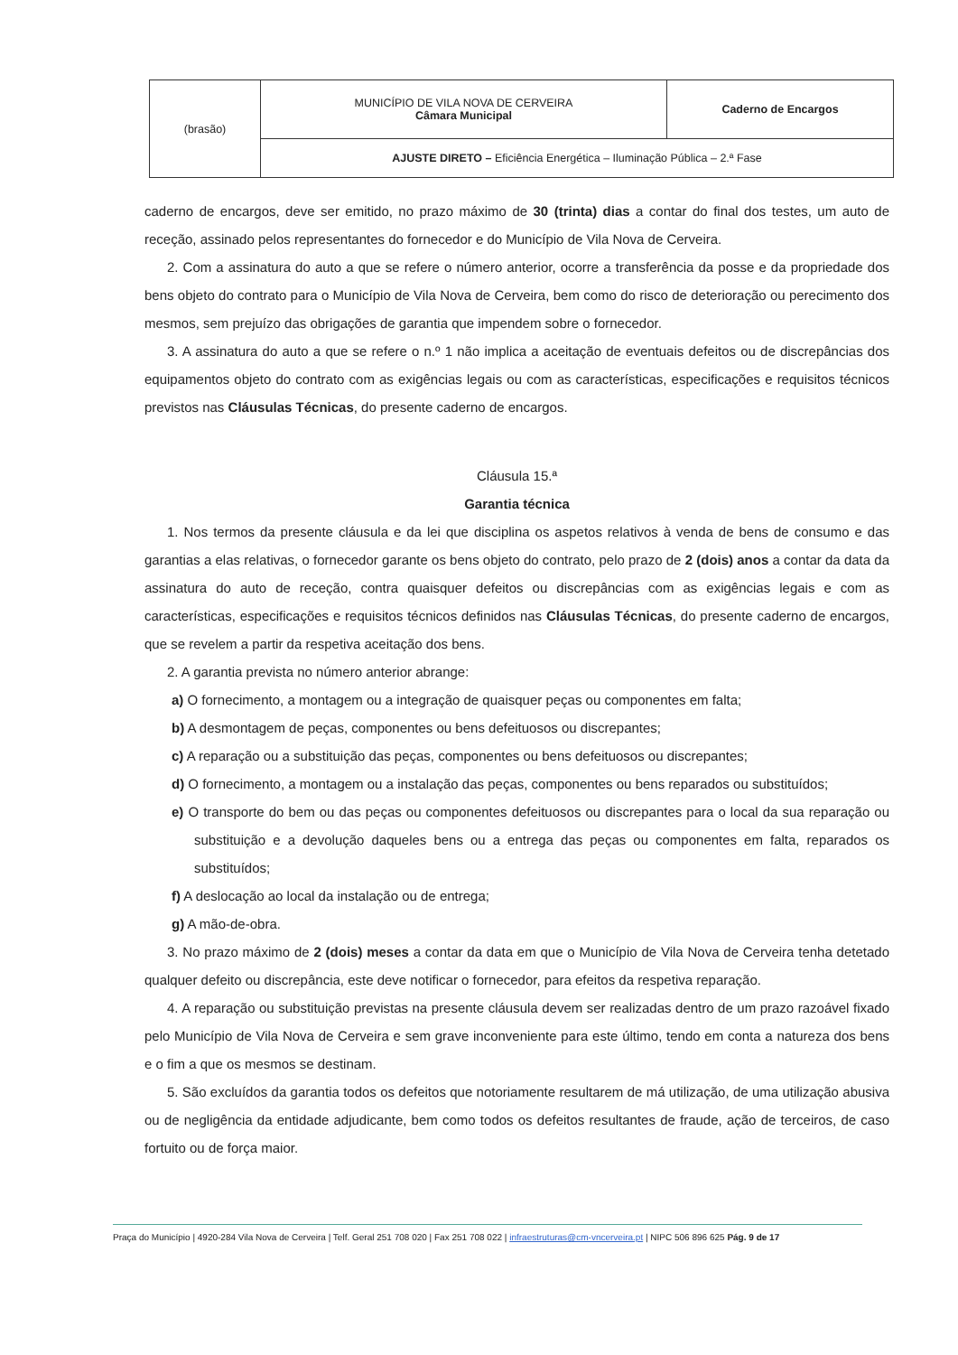| (brasão) | MUNICÍPIO DE VILA NOVA DE CERVEIRA Câmara Municipal | Caderno de Encargos |
| | AJUSTE DIRETO – Eficiência Energética – Iluminação Pública – 2.ª Fase | |
caderno de encargos, deve ser emitido, no prazo máximo de 30 (trinta) dias a contar do final dos testes, um auto de receção, assinado pelos representantes do fornecedor e do Município de Vila Nova de Cerveira.
2. Com a assinatura do auto a que se refere o número anterior, ocorre a transferência da posse e da propriedade dos bens objeto do contrato para o Município de Vila Nova de Cerveira, bem como do risco de deterioração ou perecimento dos mesmos, sem prejuízo das obrigações de garantia que impendem sobre o fornecedor.
3. A assinatura do auto a que se refere o n.º 1 não implica a aceitação de eventuais defeitos ou de discrepâncias dos equipamentos objeto do contrato com as exigências legais ou com as características, especificações e requisitos técnicos previstos nas Cláusulas Técnicas, do presente caderno de encargos.
Cláusula 15.ª
Garantia técnica
1. Nos termos da presente cláusula e da lei que disciplina os aspetos relativos à venda de bens de consumo e das garantias a elas relativas, o fornecedor garante os bens objeto do contrato, pelo prazo de 2 (dois) anos a contar da data da assinatura do auto de receção, contra quaisquer defeitos ou discrepâncias com as exigências legais e com as características, especificações e requisitos técnicos definidos nas Cláusulas Técnicas, do presente caderno de encargos, que se revelem a partir da respetiva aceitação dos bens.
2. A garantia prevista no número anterior abrange:
a) O fornecimento, a montagem ou a integração de quaisquer peças ou componentes em falta;
b) A desmontagem de peças, componentes ou bens defeituosos ou discrepantes;
c) A reparação ou a substituição das peças, componentes ou bens defeituosos ou discrepantes;
d) O fornecimento, a montagem ou a instalação das peças, componentes ou bens reparados ou substituídos;
e) O transporte do bem ou das peças ou componentes defeituosos ou discrepantes para o local da sua reparação ou substituição e a devolução daqueles bens ou a entrega das peças ou componentes em falta, reparados os substituídos;
f) A deslocação ao local da instalação ou de entrega;
g) A mão-de-obra.
3. No prazo máximo de 2 (dois) meses a contar da data em que o Município de Vila Nova de Cerveira tenha detetado qualquer defeito ou discrepância, este deve notificar o fornecedor, para efeitos da respetiva reparação.
4. A reparação ou substituição previstas na presente cláusula devem ser realizadas dentro de um prazo razoável fixado pelo Município de Vila Nova de Cerveira e sem grave inconveniente para este último, tendo em conta a natureza dos bens e o fim a que os mesmos se destinam.
5. São excluídos da garantia todos os defeitos que notoriamente resultarem de má utilização, de uma utilização abusiva ou de negligência da entidade adjudicante, bem como todos os defeitos resultantes de fraude, ação de terceiros, de caso fortuito ou de força maior.
Praça do Município | 4920-284 Vila Nova de Cerveira | Telf. Geral 251 708 020 | Fax 251 708 022 | infraestruturas@cm-vncerveira.pt | NIPC 506 896 625 Pág. 9 de 17